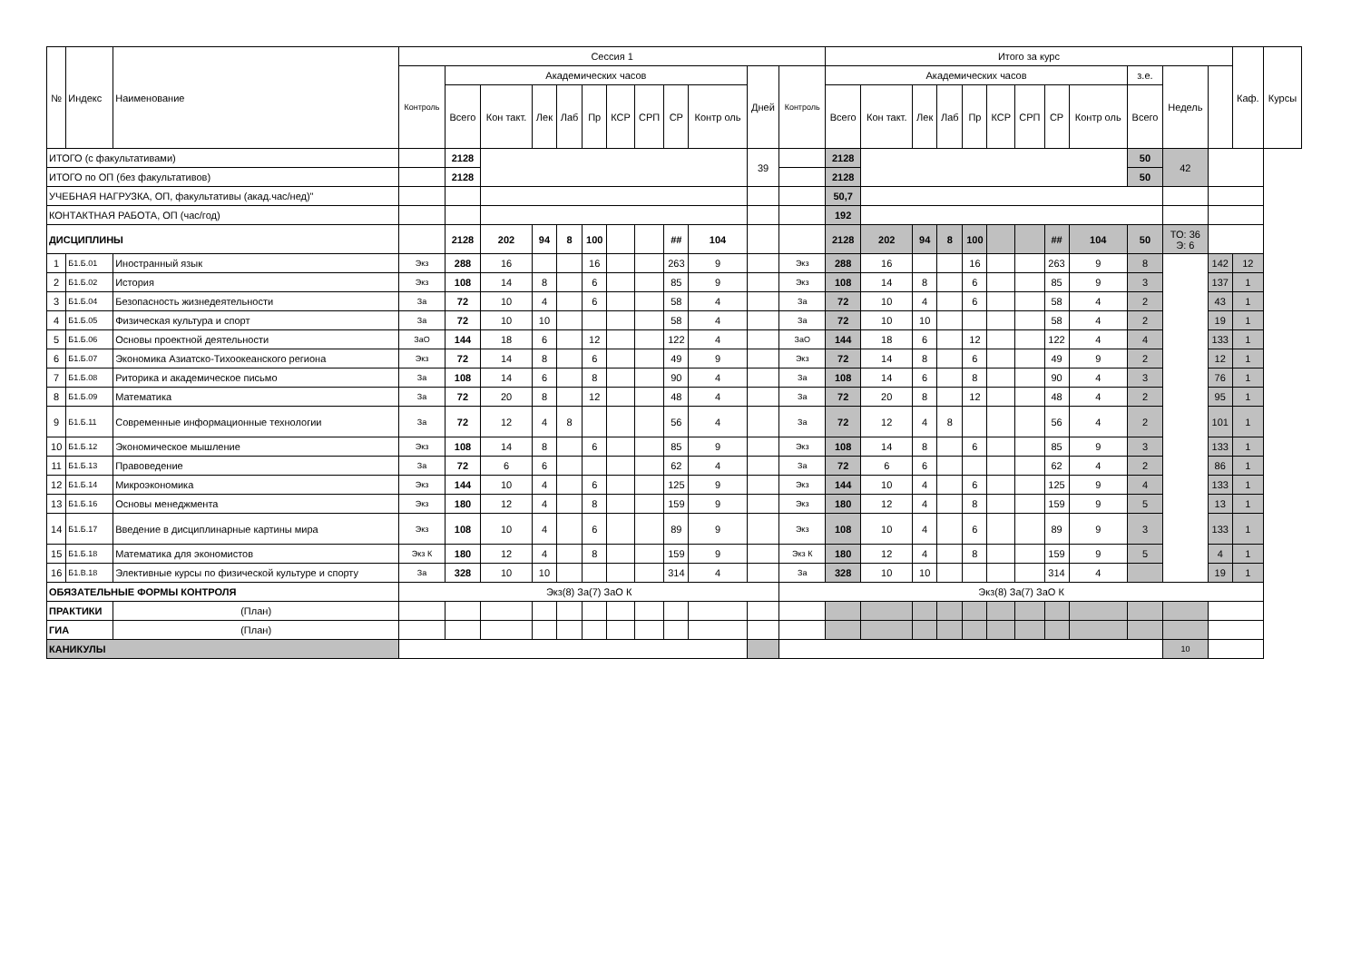| № | Индекс | Наименование | | Сессия 1 | | | | | | | | | | | | Итого за курс | | | | | | | | | | | | Каф. | Курсы |
| --- | --- | --- | --- | --- | --- | --- | --- | --- | --- | --- | --- | --- | --- | --- | --- | --- | --- | --- | --- | --- | --- | --- | --- | --- | --- | --- | --- | --- | --- |
| | | | | Контроль | Академических часов | | | | | | | | | Дней | Контроль | Академических часов | | | | | | | | | з.е. | Недель | | | |
| | | | | | Всего | Кон такт. | Лек | Лаб | Пр | КСР | СРП | СР | Контр оль | | | Всего | Кон такт. | Лек | Лаб | Пр | КСР | СРП | СР | Контр оль | Всего | | | | |
| ИТОГО (с факультативами) | | | | | 2128 | | | | | | | | | 39 | | 2128 | | | | | | | | | 50 | 42 | | | |
| ИТОГО по ОП (без факультативов) | | | | | 2128 | | | | | | | | | | | 2128 | | | | | | | | | 50 | | | | |
| УЧЕБНАЯ НАГРУЗКА, ОП, факультативы (акад.час/нед)" | | | | | | | | | | | | | | | | 50,7 | | | | | | | | | | | | | |
| КОНТАКТНАЯ РАБОТА, ОП (час/год) | | | | | | | | | | | | | | | | 192 | | | | | | | | | | | | | |
| ДИСЦИПЛИНЫ | | | | | 2128 | 202 | 94 | 8 | 100 | | | ## | 104 | | | 2128 | 202 | 94 | 8 | 100 | | | ## | 104 | 50 | ТО: 36 Э: 6 | | | |
| 1 | Б1.Б.01 | Иностранный язык | | Экз | 288 | 16 | | | 16 | | | 263 | 9 | | Экз | 288 | 16 | | | 16 | | | 263 | 9 | 8 | | 142 | 12 | |
| 2 | Б1.Б.02 | История | | Экз | 108 | 14 | 8 | | 6 | | | 85 | 9 | | Экз | 108 | 14 | 8 | | 6 | | | 85 | 9 | 3 | | 137 | 1 | |
| 3 | Б1.Б.04 | Безопасность жизнедеятельности | | За | 72 | 10 | 4 | | 6 | | | 58 | 4 | | За | 72 | 10 | 4 | | 6 | | | 58 | 4 | 2 | | 43 | 1 | |
| 4 | Б1.Б.05 | Физическая культура и спорт | | За | 72 | 10 | 10 | | | | | 58 | 4 | | За | 72 | 10 | 10 | | | | | 58 | 4 | 2 | | 19 | 1 | |
| 5 | Б1.Б.06 | Основы проектной деятельности | | ЗаО | 144 | 18 | 6 | | 12 | | | 122 | 4 | | ЗаО | 144 | 18 | 6 | | 12 | | | 122 | 4 | 4 | | 133 | 1 | |
| 6 | Б1.Б.07 | Экономика Азиатско-Тихоокеанского региона | | Экз | 72 | 14 | 8 | | 6 | | | 49 | 9 | | Экз | 72 | 14 | 8 | | 6 | | | 49 | 9 | 2 | | 12 | 1 | |
| 7 | Б1.Б.08 | Риторика и академическое письмо | | За | 108 | 14 | 6 | | 8 | | | 90 | 4 | | За | 108 | 14 | 6 | | 8 | | | 90 | 4 | 3 | | 76 | 1 | |
| 8 | Б1.Б.09 | Математика | | За | 72 | 20 | 8 | | 12 | | | 48 | 4 | | За | 72 | 20 | 8 | | 12 | | | 48 | 4 | 2 | | 95 | 1 | |
| 9 | Б1.Б.11 | Современные информационные технологии | | За | 72 | 12 | 4 | 8 | | | | 56 | 4 | | За | 72 | 12 | 4 | 8 | | | | 56 | 4 | 2 | | 101 | 1 | |
| 10 | Б1.Б.12 | Экономическое мышление | | Экз | 108 | 14 | 8 | | 6 | | | 85 | 9 | | Экз | 108 | 14 | 8 | | 6 | | | 85 | 9 | 3 | | 133 | 1 | |
| 11 | Б1.Б.13 | Правоведение | | За | 72 | 6 | 6 | | | | | 62 | 4 | | За | 72 | 6 | 6 | | | | | 62 | 4 | 2 | | 86 | 1 | |
| 12 | Б1.Б.14 | Микроэкономика | | Экз | 144 | 10 | 4 | | 6 | | | 125 | 9 | | Экз | 144 | 10 | 4 | | 6 | | | 125 | 9 | 4 | | 133 | 1 | |
| 13 | Б1.Б.16 | Основы менеджмента | | Экз | 180 | 12 | 4 | | 8 | | | 159 | 9 | | Экз | 180 | 12 | 4 | | 8 | | | 159 | 9 | 5 | | 13 | 1 | |
| 14 | Б1.Б.17 | Введение в дисциплинарные картины мира | | Экз | 108 | 10 | 4 | | 6 | | | 89 | 9 | | Экз | 108 | 10 | 4 | | 6 | | | 89 | 9 | 3 | | 133 | 1 | |
| 15 | Б1.Б.18 | Математика для экономистов | | Экз К | 180 | 12 | 4 | | 8 | | | 159 | 9 | | Экз К | 180 | 12 | 4 | | 8 | | | 159 | 9 | 5 | | 4 | 1 | |
| 16 | Б1.В.18 | Элективные курсы по физической культуре и спорту | | За | 328 | 10 | 10 | | | | | 314 | 4 | | За | 328 | 10 | 10 | | | | | 314 | 4 | | | 19 | 1 | |
| ОБЯЗАТЕЛЬНЫЕ ФОРМЫ КОНТРОЛЯ | | | | Экз(8) За(7) ЗаО К | | | | | | | | | | | Экз(8) За(7) ЗаО К | | | | | | | | | | | | | | |
| ПРАКТИКИ | | | (План) | | | | | | | | | | | | | | | | | | | | | | | | | | |
| ГИА | | | (План) | | | | | | | | | | | | | | | | | | | | | | | | | | |
| КАНИКУЛЫ | | | | | | | | | | | | | | | | | | | | | | | | | | 10 | | | |